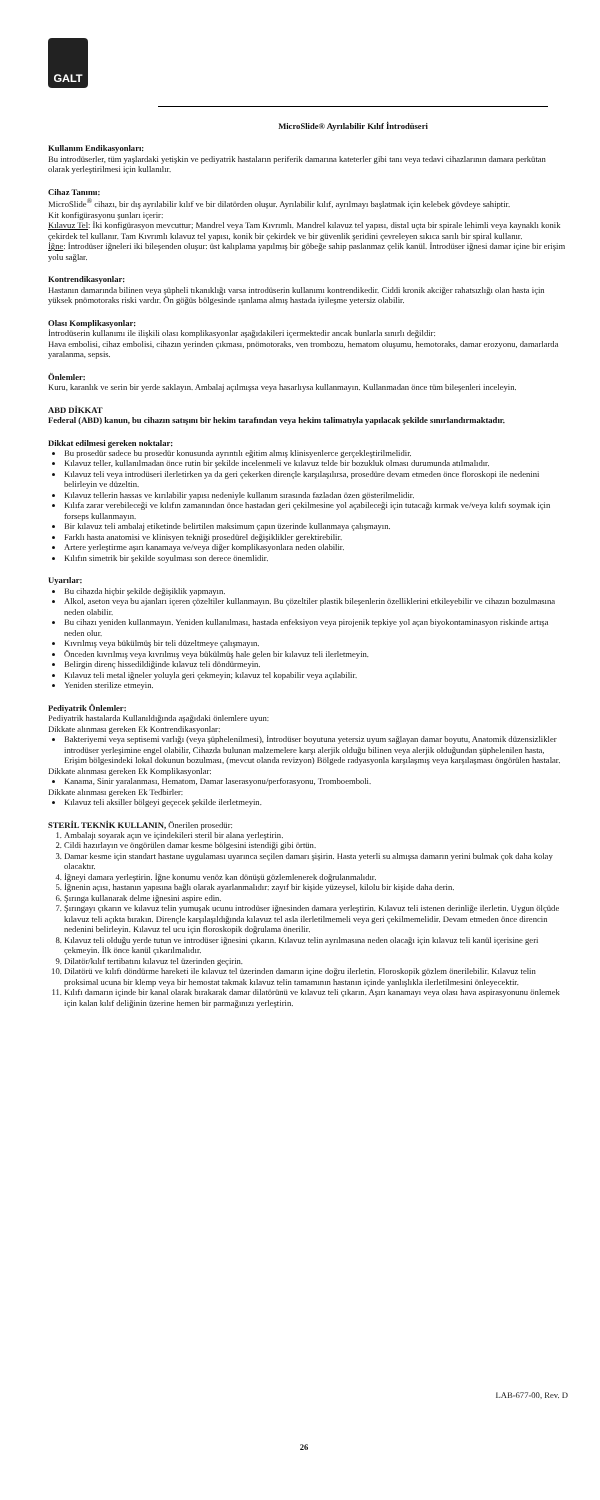GALT
MicroSlide® Ayrılabilir Kılıf İntrodüseri
Kullanım Endikasyonları:
Bu introdüserler, tüm yaşlardaki yetişkin ve pediyatrik hastaların periferik damarına kateterler gibi tanı veya tedavi cihazlarının damara perkütan olarak yerleştirilmesi için kullanılır.
Cihaz Tanımı:
MicroSlide<sup>®</sup> cihazı, bir dış ayrılabilir kılıf ve bir dilatörden oluşur. Ayrılabilir kılıf, ayrılmayı başlatmak için kelebek gövdeye sahiptir.
Kit konfigürasyonu şunları içerir:
Kılavuz Tel: İki konfigürasyon mevcuttur; Mandrel veya Tam Kıvrımlı. Mandrel kılavuz tel yapısı, distal uçta bir spirale lehimli veya kaynaklı konik çekirdek tel kullanır. Tam Kıvrımlı kılavuz tel yapısı, konik bir çekirdek ve bir güvenlik şeridini çevreleyen sıkıca sarılı bir spiral kullanır.
İğne: İntrodüser iğneleri iki bileşenden oluşur: üst kalıplama yapılmış bir göbeğe sahip paslanmaz çelik kanül. İntrodüser iğnesi damar içine bir erişim yolu sağlar.
Kontrendikasyonlar:
Hastanın damarında bilinen veya şüpheli tıkanıklığı varsa introdüserin kullanımı kontrendikedir. Ciddi kronik akciğer rahatsızlığı olan hasta için yüksek pnömotoraks riski vardır. Ön göğüs bölgesinde ışınlama almış hastada iyileşme yetersiz olabilir.
Olası Komplikasyonlar:
İntrodüserin kullanımı ile ilişkili olası komplikasyonlar aşağıdakileri içermektedir ancak bunlarla sınırlı değildir:
Hava embolisi, cihaz embolisi, cihazın yerinden çıkması, pnömotoraks, ven trombozu, hematom oluşumu, hemotoraks, damar erozyonu, damarlarda yaralanma, sepsis.
Önlemler:
Kuru, karanlık ve serin bir yerde saklayın. Ambalaj açılmışsa veya hasarlıysa kullanmayın. Kullanmadan önce tüm bileşenleri inceleyin.
ABD DİKKAT
Federal (ABD) kanun, bu cihazın satışını bir hekim tarafından veya hekim talimatıyla yapılacak şekilde sınırlandırmaktadır.
Dikkat edilmesi gereken noktalar:
Bu prosedür sadece bu prosedür konusunda ayrıntılı eğitim almış klinisyenlerce gerçekleştirilmelidir.
Kılavuz teller, kullanılmadan önce rutin bir şekilde incelenmeli ve kılavuz telde bir bozukluk olması durumunda atılmalıdır.
Kılavuz teli veya introdüseri ilerletirken ya da geri çekerken dirençle karşılaşılırsa, prosedüre devam etmeden önce floroskopi ile nedenini belirleyin ve düzeltin.
Kılavuz tellerin hassas ve kırılabilir yapısı nedeniyle kullanım sırasında fazladan özen gösterilmelidir.
Kılıfa zarar verebileceği ve kılıfın zamanından önce hastadan geri çekilmesine yol açabileceği için tutacağı kırmak ve/veya kılıfı soymak için forseps kullanmayın.
Bir kılavuz teli ambalaj etiketinde belirtilen maksimum çapın üzerinde kullanmaya çalışmayın.
Farklı hasta anatomisi ve klinisyen tekniği prosedürel değişiklikler gerektirebilir.
Artere yerleştirme aşırı kanamaya ve/veya diğer komplikasyonlara neden olabilir.
Kılıfın simetrik bir şekilde soyulması son derece önemlidir.
Uyarılar:
Bu cihazda hiçbir şekilde değişiklik yapmayın.
Alkol, aseton veya bu ajanları içeren çözeltiler kullanmayın. Bu çözeltiler plastik bileşenlerin özelliklerini etkileyebilir ve cihazın bozulmasına neden olabilir.
Bu cihazı yeniden kullanmayın. Yeniden kullanılması, hastada enfeksiyon veya pirojenik tepkiye yol açan biyokontaminasyon riskinde artışa neden olur.
Kıvrılmış veya bükülmüş bir teli düzeltmeye çalışmayın.
Önceden kıvrılmış veya kıvrılmış veya bükülmüş hale gelen bir kılavuz teli ilerletmeyin.
Belirgin direnç hissedildiğinde kılavuz teli döndürmeyin.
Kılavuz teli metal iğneler yoluyla geri çekmeyin; kılavuz tel kopabilir veya açılabilir.
Yeniden sterilize etmeyin.
Pediyatrik Önlemler:
Pediyatrik hastalarda Kullanıldığında aşağıdaki önlemlere uyun:
Dikkate alınması gereken Ek Kontrendikasyonlar:
Bakteriyemi veya septisemi varlığı (veya şüphelenilmesi), İntrodüser boyutuna yetersiz uyum sağlayan damar boyutu, Anatomik düzensizlikler introdüser yerleşimine engel olabilir, Cihazda bulunan malzemelere karşı alerjik olduğu bilinen veya alerjik olduğundan şüphelenilen hasta, Erişim bölgesindeki lokal dokunun bozulması, (mevcut olanda revizyon) Bölgede radyasyonla karşılaşmış veya karşılaşması öngörülen hastalar.
Dikkate alınması gereken Ek Komplikasyonlar:
Kanama, Sinir yaralanması, Hematom, Damar laserasyonu/perforasyonu, Tromboemboli.
Dikkate alınması gereken Ek Tedbirler:
Kılavuz teli aksiller bölgeyi geçecek şekilde ilerletmeyin.
STERİL TEKNİK KULLANIN, Önerilen prosedür:
1. Ambalajı soyarak açın ve içindekileri steril bir alana yerleştirin.
2. Cildi hazırlayın ve öngörülen damar kesme bölgesini istendiği gibi örtün.
3. Damar kesme için standart hastane uygulaması uyarınca seçilen damarı şişirin. Hasta yeterli su almışsa damarın yerini bulmak çok daha kolay olacaktır.
4. İğneyi damara yerleştirin. İğne konumu venöz kan dönüşü gözlemlenerek doğrulanmalıdır.
5. İğnenin açısı, hastanın yapısına bağlı olarak ayarlanmalıdır: zayıf bir kişide yüzeysel, kilolu bir kişide daha derin.
6. Şırınga kullanarak delme iğnesini aspire edin.
7. Şırıngayı çıkarın ve kılavuz telin yumuşak ucunu introdüser iğnesinden damara yerleştirin. Kılavuz teli istenen derinliğe ilerletin. Uygun ölçüde kılavuz teli açıkta bırakın. Dirençle karşılaşıldığında kılavuz tel asla ilerletilmemeli veya geri çekilmemelidir. Devam etmeden önce direncin nedenini belirleyin. Kılavuz tel ucu için floroskopik doğrulama önerilir.
8. Kılavuz teli olduğu yerde tutun ve introdüser iğnesini çıkarın. Kılavuz telin ayrılmasına neden olacağı için kılavuz teli kanül içerisine geri çekmeyin. İlk önce kanül çıkarılmalıdır.
9. Dilatör/kılıf tertibatını kılavuz tel üzerinden geçirin.
10. Dilatörü ve kılıfı döndürme hareketi ile kılavuz tel üzerinden damarın içine doğru ilerletin. Floroskopik gözlem önerilebilir. Kılavuz telin proksimal ucuna bir klemp veya bir hemostat takmak kılavuz telin tamamının hastanın içinde yanlışlıkla ilerletilmesini önleyecektir.
11. Kılıfı damarın içinde bir kanal olarak bırakarak damar dilatörünü ve kılavuz teli çıkarın. Aşırı kanamayı veya olası hava aspirasyonunu önlemek için kalan kılıf deliğinin üzerine hemen bir parmağınızı yerleştirin.
LAB-677-00, Rev. D
26